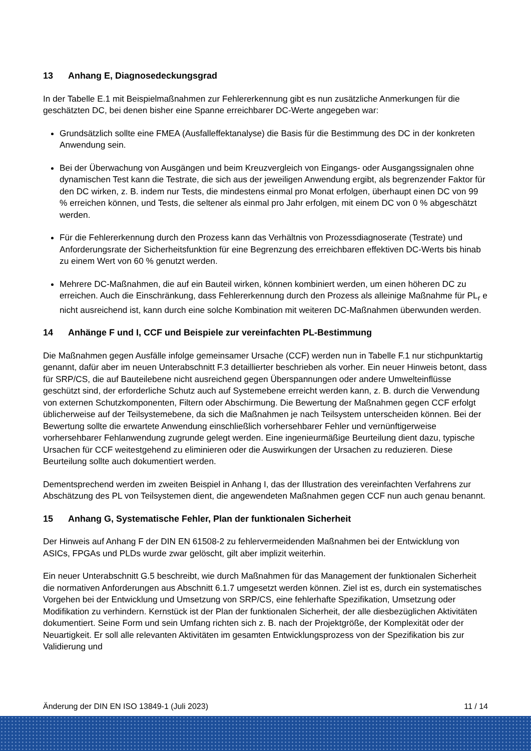13 Anhang E, Diagnosedeckungsgrad
In der Tabelle E.1 mit Beispielmaßnahmen zur Fehlererkennung gibt es nun zusätzliche Anmerkungen für die geschätzten DC, bei denen bisher eine Spanne erreichbarer DC-Werte angegeben war:
Grundsätzlich sollte eine FMEA (Ausfalleffektanalyse) die Basis für die Bestimmung des DC in der konkreten Anwendung sein.
Bei der Überwachung von Ausgängen und beim Kreuzvergleich von Eingangs- oder Ausgangssignalen ohne dynamischen Test kann die Testrate, die sich aus der jeweiligen Anwendung ergibt, als begrenzender Faktor für den DC wirken, z. B. indem nur Tests, die mindestens einmal pro Monat erfolgen, überhaupt einen DC von 99 % erreichen können, und Tests, die seltener als einmal pro Jahr erfolgen, mit einem DC von 0 % abgeschätzt werden.
Für die Fehlererkennung durch den Prozess kann das Verhältnis von Prozessdiagnoserate (Testrate) und Anforderungsrate der Sicherheitsfunktion für eine Begrenzung des erreichbaren effektiven DC-Werts bis hinab zu einem Wert von 60 % genutzt werden.
Mehrere DC-Maßnahmen, die auf ein Bauteil wirken, können kombiniert werden, um einen höheren DC zu erreichen. Auch die Einschränkung, dass Fehlererkennung durch den Prozess als alleinige Maßnahme für PL<sub>r</sub> e nicht ausreichend ist, kann durch eine solche Kombination mit weiteren DC-Maßnahmen überwunden werden.
14 Anhänge F und I, CCF und Beispiele zur vereinfachten PL-Bestimmung
Die Maßnahmen gegen Ausfälle infolge gemeinsamer Ursache (CCF) werden nun in Tabelle F.1 nur stichpunktartig genannt, dafür aber im neuen Unterabschnitt F.3 detaillierter beschrieben als vorher. Ein neuer Hinweis betont, dass für SRP/CS, die auf Bauteilebene nicht ausreichend gegen Überspannungen oder andere Umwelteinflüsse geschützt sind, der erforderliche Schutz auch auf Systemebene erreicht werden kann, z. B. durch die Verwendung von externen Schutzkomponenten, Filtern oder Abschirmung. Die Bewertung der Maßnahmen gegen CCF erfolgt üblicherweise auf der Teilsystemebene, da sich die Maßnahmen je nach Teilsystem unterscheiden können. Bei der Bewertung sollte die erwartete Anwendung einschließlich vorhersehbarer Fehler und vernünftigerweise vorhersehbarer Fehlanwendung zugrunde gelegt werden. Eine ingenieurmäßige Beurteilung dient dazu, typische Ursachen für CCF weitestgehend zu eliminieren oder die Auswirkungen der Ursachen zu reduzieren. Diese Beurteilung sollte auch dokumentiert werden.
Dementsprechend werden im zweiten Beispiel in Anhang I, das der Illustration des vereinfachten Verfahrens zur Abschätzung des PL von Teilsystemen dient, die angewendeten Maßnahmen gegen CCF nun auch genau benannt.
15 Anhang G, Systematische Fehler, Plan der funktionalen Sicherheit
Der Hinweis auf Anhang F der DIN EN 61508-2 zu fehlervermeidenden Maßnahmen bei der Entwicklung von ASICs, FPGAs und PLDs wurde zwar gelöscht, gilt aber implizit weiterhin.
Ein neuer Unterabschnitt G.5 beschreibt, wie durch Maßnahmen für das Management der funktionalen Sicherheit die normativen Anforderungen aus Abschnitt 6.1.7 umgesetzt werden können. Ziel ist es, durch ein systematisches Vorgehen bei der Entwicklung und Umsetzung von SRP/CS, eine fehlerhafte Spezifikation, Umsetzung oder Modifikation zu verhindern. Kernstück ist der Plan der funktionalen Sicherheit, der alle diesbezüglichen Aktivitäten dokumentiert. Seine Form und sein Umfang richten sich z. B. nach der Projektgröße, der Komplexität oder der Neuartigkeit. Er soll alle relevanten Aktivitäten im gesamten Entwicklungsprozess von der Spezifikation bis zur Validierung und
Änderung der DIN EN ISO 13849-1 (Juli 2023) 11 / 14